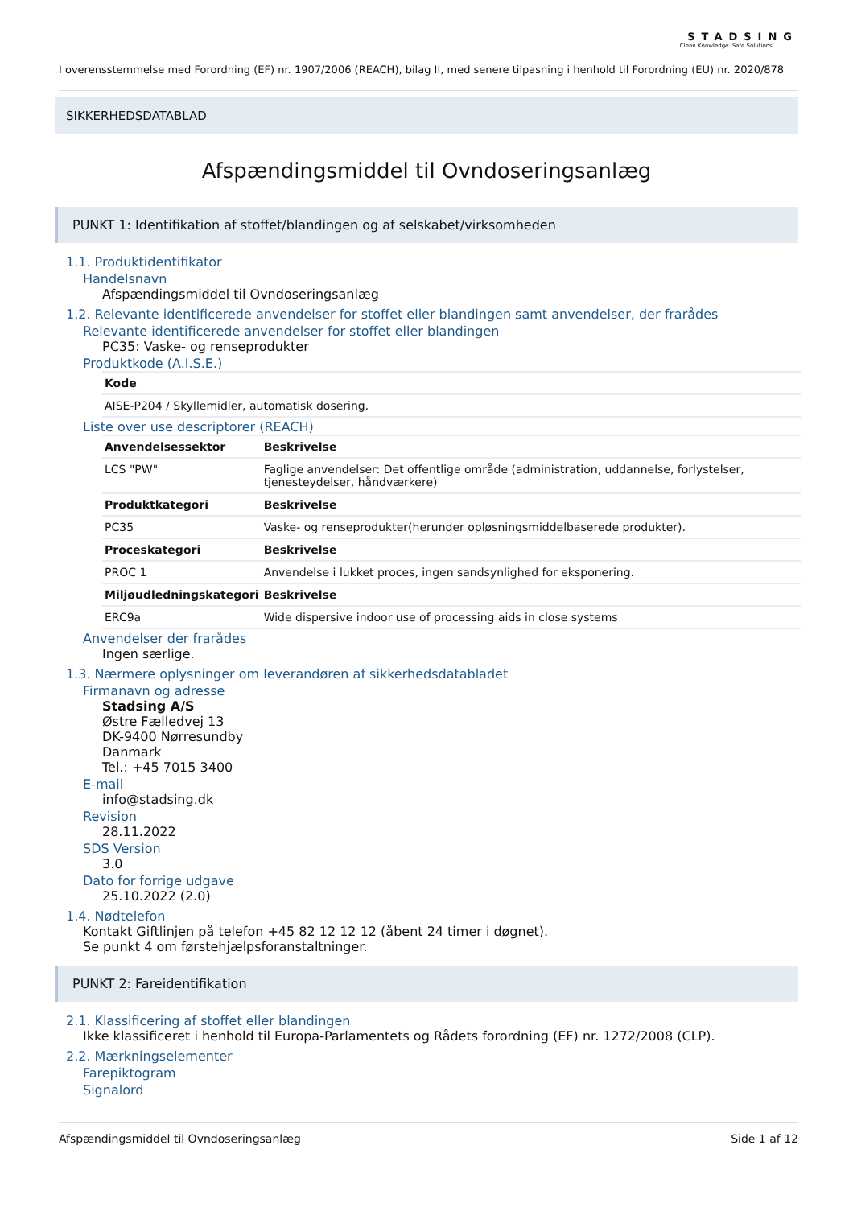STADSING
Clean Knowledge. Safe Solutions.
I overensstemmelse med Forordning (EF) nr. 1907/2006 (REACH), bilag II, med senere tilpasning i henhold til Forordning (EU) nr. 2020/878
SIKKERHEDSDATABLAD
Afspændingsmiddel til Ovndoseringsanlæg
PUNKT 1: Identifikation af stoffet/blandingen og af selskabet/virksomheden
1.1. Produktidentifikator
Handelsnavn
Afspændingsmiddel til Ovndoseringsanlæg
1.2. Relevante identificerede anvendelser for stoffet eller blandingen samt anvendelser, der frarådes
Relevante identificerede anvendelser for stoffet eller blandingen
PC35: Vaske- og renseprodukter
Produktkode (A.I.S.E.)
| Kode |
| --- |
| AISE-P204 / Skyllemidler, automatisk dosering. |
Liste over use descriptorer (REACH)
| Anvendelsessektor | Beskrivelse |
| --- | --- |
| LCS "PW" | Faglige anvendelser: Det offentlige område (administration, uddannelse, forlystelser, tjenesteydelser, håndværkere) |
| Produktkategori | Beskrivelse |
| PC35 | Vaske- og renseprodukter(herunder opløsningsmiddelbaserede produkter). |
| Proceskategori | Beskrivelse |
| PROC 1 | Anvendelse i lukket proces, ingen sandsynlighed for eksponering. |
| Miljøudledningskategori | Beskrivelse |
| ERC9a | Wide dispersive indoor use of processing aids in close systems |
Anvendelser der frarådes
Ingen særlige.
1.3. Nærmere oplysninger om leverandøren af sikkerhedsdatabladet
Firmanavn og adresse
Stadsing A/S
Østre Fælledvej 13
DK-9400 Nørresundby
Danmark
Tel.: +45 7015 3400
E-mail
info@stadsing.dk
Revision
28.11.2022
SDS Version
3.0
Dato for forrige udgave
25.10.2022 (2.0)
1.4. Nødtelefon
Kontakt Giftlinjen på telefon +45 82 12 12 12 (åbent 24 timer i døgnet).
Se punkt 4 om førstehjælpsforanstaltninger.
PUNKT 2: Fareidentifikation
2.1. Klassificering af stoffet eller blandingen
Ikke klassificeret i henhold til Europa-Parlamentets og Rådets forordning (EF) nr. 1272/2008 (CLP).
2.2. Mærkningselementer
Farepiktogram
Signalord
Afspændingsmiddel til Ovndoseringsanlæg Side 1 af 12